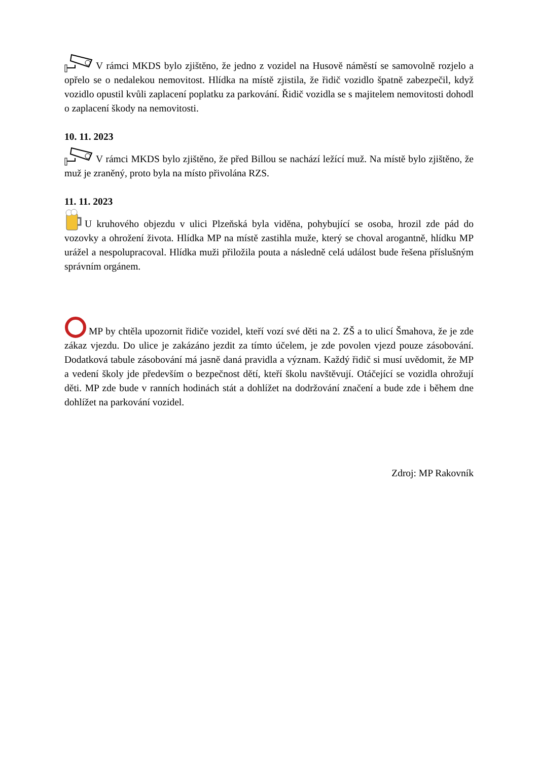V rámci MKDS bylo zjištěno, že jedno z vozidel na Husově náměstí se samovolně rozjelo a opřelo se o nedalekou nemovitost. Hlídka na místě zjistila, že řidič vozidlo špatně zabezpečil, když vozidlo opustil kvůli zaplacení poplatku za parkování. Řidič vozidla se s majitelem nemovitosti dohodl o zaplacení škody na nemovitosti.
10. 11. 2023
V rámci MKDS bylo zjištěno, že před Billou se nachází ležící muž. Na místě bylo zjištěno, že muž je zraněný, proto byla na místo přivolána RZS.
11. 11. 2023
U kruhového objezdu v ulici Plzeňská byla viděna, pohybující se osoba, hrozil zde pád do vozovky a ohrožení života. Hlídka MP na místě zastihla muže, který se choval arogantně, hlídku MP urážel a nespolupracoval. Hlídka muži přiložila pouta a následně celá událost bude řešena příslušným správním orgánem.
MP by chtěla upozornit řidiče vozidel, kteří vozí své děti na 2. ZŠ a to ulicí Šmahova, že je zde zákaz vjezdu. Do ulice je zakázáno jezdit za tímto účelem, je zde povolen vjezd pouze zásobování. Dodatková tabule zásobování má jasně daná pravidla a význam. Každý řidič si musí uvědomit, že MP a vedení školy jde především o bezpečnost dětí, kteří školu navštěvují. Otáčející se vozidla ohrožují děti. MP zde bude v ranních hodinách stát a dohlížet na dodržování značení a bude zde i během dne dohlížet na parkování vozidel.
Zdroj: MP Rakovník